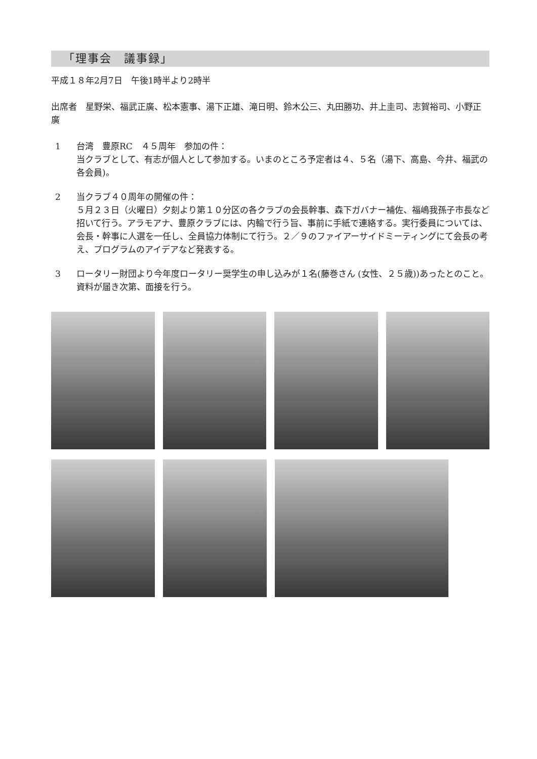「理事会　議事録」
平成１８年2月7日　午後1時半より2時半
出席者　星野栄、福武正廣、松本憲事、湯下正雄、滝日明、鈴木公三、丸田勝功、井上圭司、志賀裕司、小野正廣
1 台湾　豊原RC　４５周年　参加の件：
当クラブとして、有志が個人として参加する。いまのところ予定者は４、５名（湯下、高島、今井、福武の各会員)。
2 当クラブ４０周年の開催の件：
５月２３日（火曜日）夕刻より第１０分区の各クラブの会長幹事、森下ガバナー補佐、福嶋我孫子市長など招いて行う。アラモアナ、豊原クラブには、内輪で行う旨、事前に手紙で連絡する。実行委員については、会長・幹事に人選を一任し、全員協力体制にて行う。２／９のファイアーサイドミーティングにて会長の考え、プログラムのアイデアなど発表する。
3 ロータリー財団より今年度ロータリー奨学生の申し込みが１名(藤巻さん (女性、２５歳))あったとのこと。資料が届き次第、面接を行う。